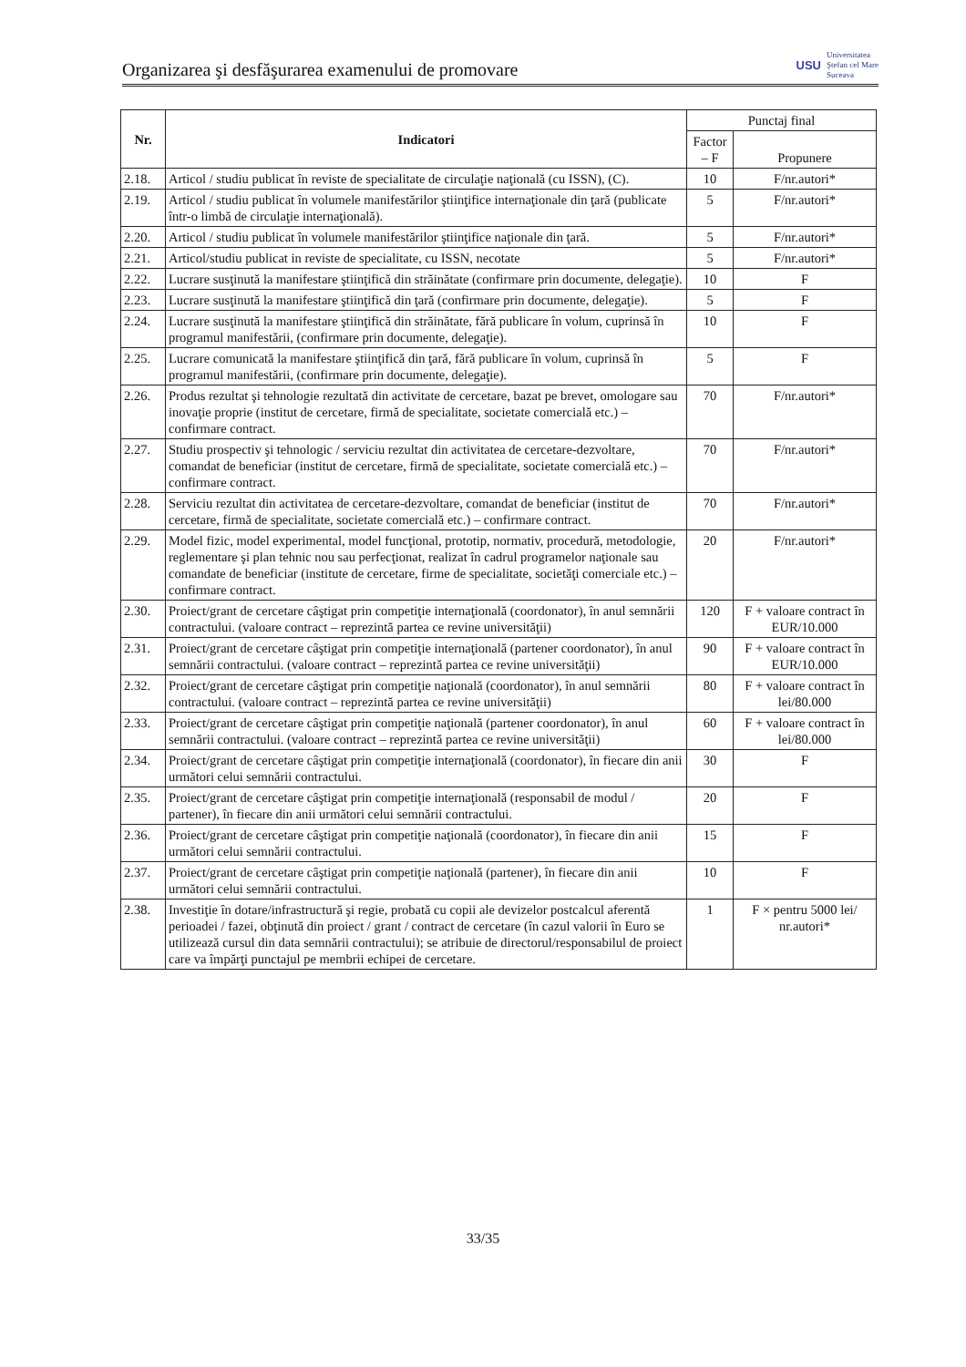Organizarea şi desfăşurarea examenului de promovare
USU
Universitatea
Ştefan cel Mare
Suceava
| Nr. | Indicatori | Punctaj final | |
| --- | --- | --- | --- |
| | | Factor – F | Propunere |
| 2.18. | Articol / studiu publicat în reviste de specialitate de circulaţie naţională (cu ISSN), (C). | 10 | F/nr.autori* |
| 2.19. | Articol / studiu publicat în volumele manifestărilor ştiinţifice internaţionale din ţară (publicate într-o limbă de circulaţie internaţională). | 5 | F/nr.autori* |
| 2.20. | Articol / studiu publicat în volumele manifestărilor ştiinţifice naţionale din ţară. | 5 | F/nr.autori* |
| 2.21. | Articol/studiu publicat in reviste de specialitate, cu ISSN, necotate | 5 | F/nr.autori* |
| 2.22. | Lucrare susţinută la manifestare ştiinţifică din străinătate (confirmare prin documente, delegaţie). | 10 | F |
| 2.23. | Lucrare susţinută la manifestare ştiinţifică din ţară (confirmare prin documente, delegaţie). | 5 | F |
| 2.24. | Lucrare susţinută la manifestare ştiinţifică din străinătate, fără publicare în volum, cuprinsă în programul manifestării, (confirmare prin documente, delegaţie). | 10 | F |
| 2.25. | Lucrare comunicată la manifestare ştiinţifică din ţară, fără publicare în volum, cuprinsă în programul manifestării, (confirmare prin documente, delegaţie). | 5 | F |
| 2.26. | Produs rezultat şi tehnologie rezultată din activitate de cercetare, bazat pe brevet, omologare sau inovaţie proprie (institut de cercetare, firmă de specialitate, societate comercială etc.) – confirmare contract. | 70 | F/nr.autori* |
| 2.27. | Studiu prospectiv şi tehnologic / serviciu rezultat din activitatea de cercetare-dezvoltare, comandat de beneficiar (institut de cercetare, firmă de specialitate, societate comercială etc.) – confirmare contract. | 70 | F/nr.autori* |
| 2.28. | Serviciu rezultat din activitatea de cercetare-dezvoltare, comandat de beneficiar (institut de cercetare, firmă de specialitate, societate comercială etc.) – confirmare contract. | 70 | F/nr.autori* |
| 2.29. | Model fizic, model experimental, model funcţional, prototip, normativ, procedură, metodologie, reglementare şi plan tehnic nou sau perfecţionat, realizat în cadrul programelor naţionale sau comandate de beneficiar (institute de cercetare, firme de specialitate, societăţi comerciale etc.) – confirmare contract. | 20 | F/nr.autori* |
| 2.30. | Proiect/grant de cercetare câştigat prin competiţie internaţională (coordonator), în anul semnării contractului. (valoare contract – reprezintă partea ce revine universităţii) | 120 | F + valoare contract în EUR/10.000 |
| 2.31. | Proiect/grant de cercetare câştigat prin competiţie internaţională (partener coordonator), în anul semnării contractului. (valoare contract – reprezintă partea ce revine universităţii) | 90 | F + valoare contract în EUR/10.000 |
| 2.32. | Proiect/grant de cercetare câştigat prin competiţie naţională (coordonator), în anul semnării contractului. (valoare contract – reprezintă partea ce revine universităţii) | 80 | F + valoare contract în lei/80.000 |
| 2.33. | Proiect/grant de cercetare câştigat prin competiţie naţională (partener coordonator), în anul semnării contractului. (valoare contract – reprezintă partea ce revine universităţii) | 60 | F + valoare contract în lei/80.000 |
| 2.34. | Proiect/grant de cercetare câştigat prin competiţie internaţională (coordonator), în fiecare din anii următori celui semnării contractului. | 30 | F |
| 2.35. | Proiect/grant de cercetare câştigat prin competiţie internaţională (responsabil de modul / partener), în fiecare din anii următori celui semnării contractului. | 20 | F |
| 2.36. | Proiect/grant de cercetare câştigat prin competiţie naţională (coordonator), în fiecare din anii următori celui semnării contractului. | 15 | F |
| 2.37. | Proiect/grant de cercetare câştigat prin competiţie naţională (partener), în fiecare din anii următori celui semnării contractului. | 10 | F |
| 2.38. | Investiţie în dotare/infrastructură şi regie, probată cu copii ale devizelor postcalcul aferentă perioadei / fazei, obţinută din proiect / grant / contract de cercetare (în cazul valorii în Euro se utilizează cursul din data semnării contractului); se atribuie de directorul/responsabilul de proiect care va împărţi punctajul pe membrii echipei de cercetare. | 1 | F × pentru 5000 lei/ nr.autori* |
33/35